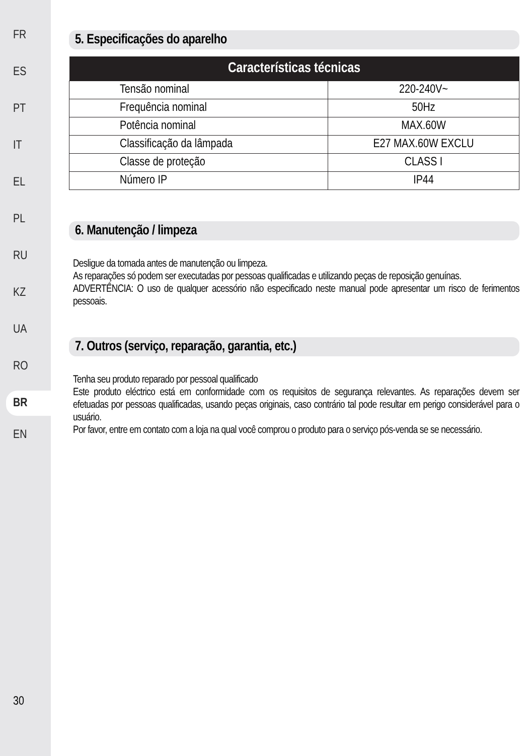FR
ES
PT
IT
EL
PL
RU
KZ
UA
RO
BR
EN
30
5. Especificações do aparelho
| Características técnicas | |
| --- | --- |
| Tensão nominal | 220-240V~ |
| Frequência nominal | 50Hz |
| Potência nominal | MAX.60W |
| Classificação da lâmpada | E27 MAX.60W EXCLU |
| Classe de proteção | CLASS I |
| Número IP | IP44 |
6. Manutenção / limpeza
Desligue da tomada antes de manutenção ou limpeza.
As reparações só podem ser executadas por pessoas qualificadas e utilizando peças de reposição genuínas.
ADVERTÊNCIA: O uso de qualquer acessório não especificado neste manual pode apresentar um risco de ferimentos pessoais.
7. Outros (serviço, reparação, garantia, etc.)
Tenha seu produto reparado por pessoal qualificado
Este produto eléctrico está em conformidade com os requisitos de segurança relevantes. As reparações devem ser efetuadas por pessoas qualificadas, usando peças originais, caso contrário tal pode resultar em perigo considerável para o usuário.
Por favor, entre em contato com a loja na qual você comprou o produto para o serviço pós-venda se se necessário.